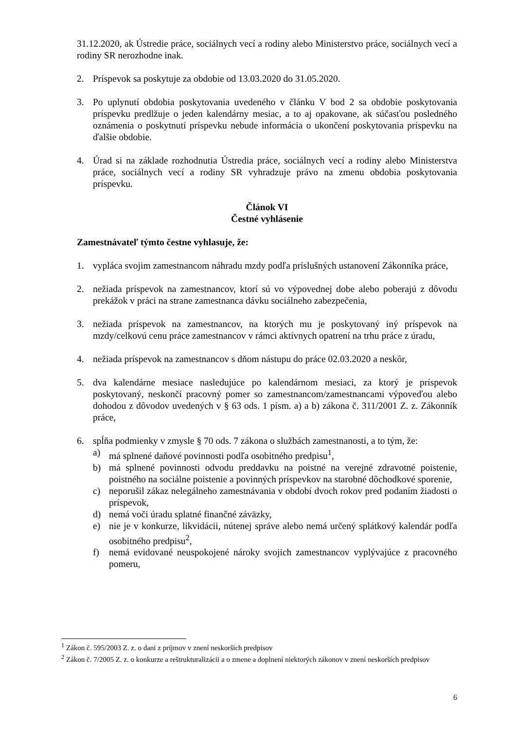31.12.2020, ak Ústredie práce, sociálnych vecí a rodiny alebo Ministerstvo práce, sociálnych vecí a rodiny SR nerozhodne inak.
2. Príspevok sa poskytuje za obdobie od 13.03.2020 do 31.05.2020.
3. Po uplynutí obdobia poskytovania uvedeného v článku V bod 2 sa obdobie poskytovania príspevku predlžuje o jeden kalendárny mesiac, a to aj opakovane, ak súčasťou posledného oznámenia o poskytnutí príspevku nebude informácia o ukončení poskytovania príspevku na ďalšie obdobie.
4. Úrad si na základe rozhodnutia Ústredia práce, sociálnych vecí a rodiny alebo Ministerstva práce, sociálnych vecí a rodiny SR vyhradzuje právo na zmenu obdobia poskytovania príspevku.
Článok VI
Čestné vyhlásenie
Zamestnávateľ týmto čestne vyhlasuje, že:
1. vypláca svojim zamestnancom náhradu mzdy podľa príslušných ustanovení Zákonníka práce,
2. nežiada príspevok na zamestnancov, ktorí sú vo výpovednej dobe alebo poberajú z dôvodu prekážok v práci na strane zamestnanca dávku sociálneho zabezpečenia,
3. nežiada príspevok na zamestnancov, na ktorých mu je poskytovaný iný príspevok na mzdy/celkovú cenu práce zamestnancov v rámci aktívnych opatrení na trhu práce z úradu,
4. nežiada príspevok na zamestnancov s dňom nástupu do práce 02.03.2020 a neskôr,
5. dva kalendárne mesiace nasledujúce po kalendárnom mesiaci, za ktorý je príspevok poskytovaný, neskončí pracovný pomer so zamestnancom/zamestnancami výpoveďou alebo dohodou z dôvodov uvedených v § 63 ods. 1 písm. a) a b) zákona č. 311/2001 Z. z. Zákonník práce,
6. spĺňa podmienky v zmysle § 70 ods. 7 zákona o službách zamestnanosti, a to tým, že:
a) má splnené daňové povinnosti podľa osobitného predpisu<sup>1</sup>,
b) má splnené povinnosti odvodu preddavku na poistné na verejné zdravotné poistenie, poistného na sociálne poistenie a povinných príspevkov na starobné dôchodkové sporenie,
c) neporušil zákaz nelegálneho zamestnávania v období dvoch rokov pred podaním žiadosti o príspevok,
d) nemá voči úradu splatné finančné záväzky,
e) nie je v konkurze, likvidácii, nútenej správe alebo nemá určený splátkový kalendár podľa osobitného predpisu<sup>2</sup>,
f) nemá evidované neuspokojené nároky svojich zamestnancov vyplývajúce z pracovného pomeru,
<sup>1</sup> Zákon č. 595/2003 Z. z. o dani z príjmov v znení neskorších predpisov
<sup>2</sup> Zákon č. 7/2005 Z. z. o konkurze a reštrukturalizácii a o zmene a doplnení niektorých zákonov v znení neskorších predpisov
6